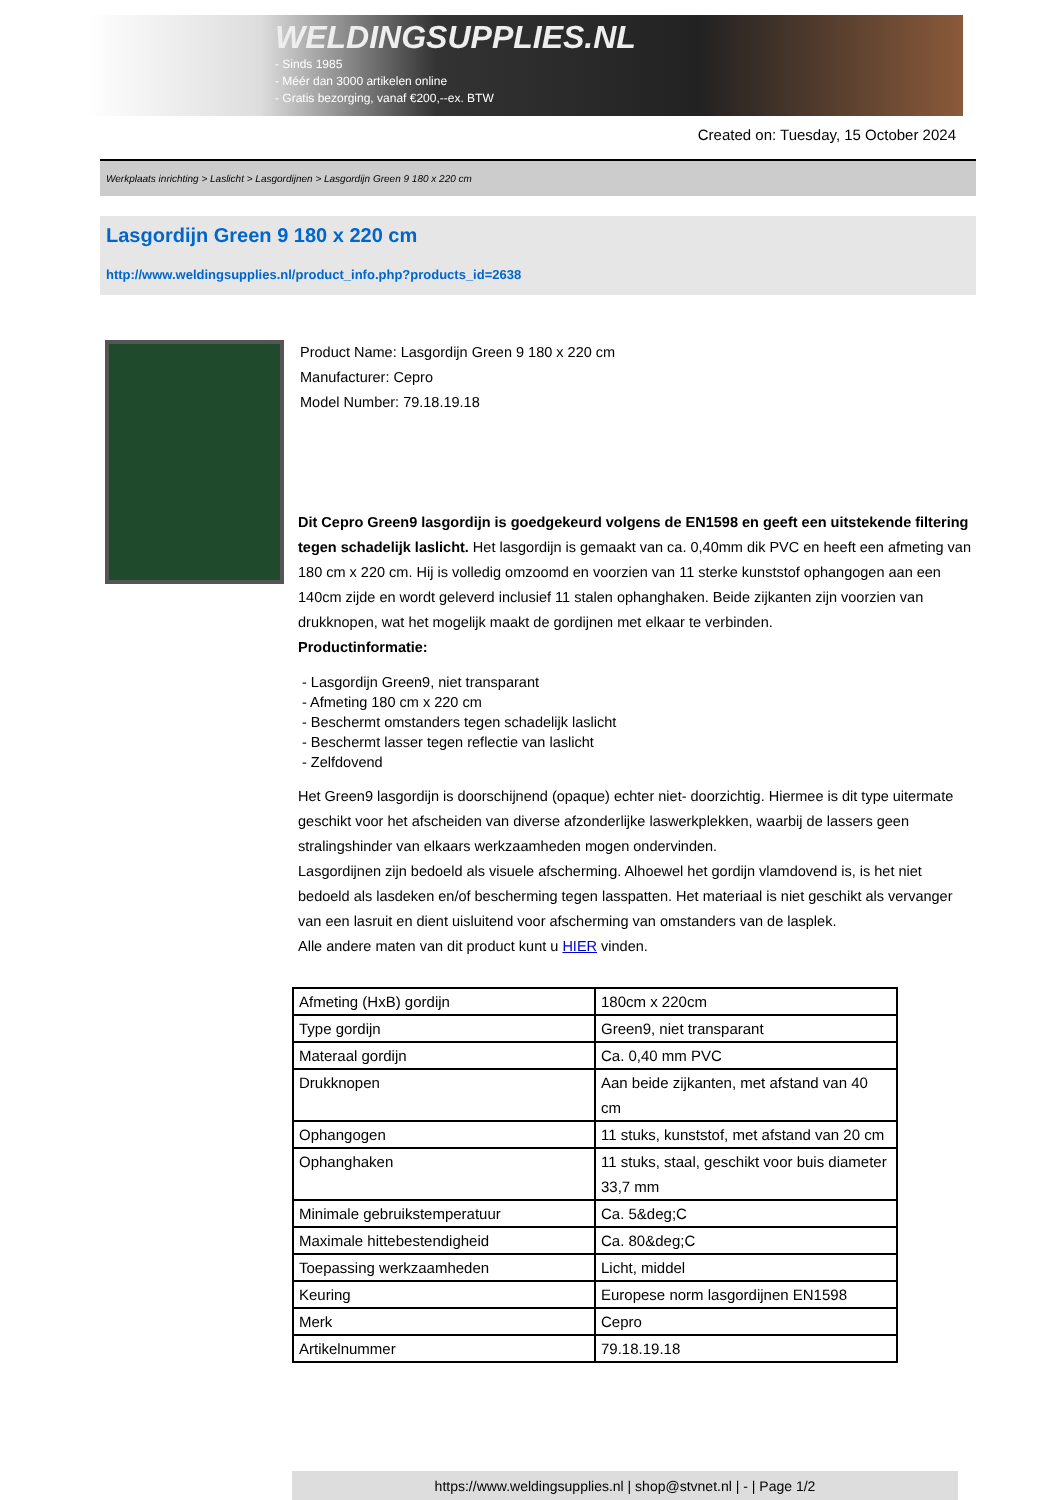WELDINGSUPPLIES.NL
- Sinds 1985
- Méér dan 3000 artikelen online
- Gratis bezorging, vanaf €200,--ex. BTW
Created on: Tuesday, 15 October 2024
Werkplaats inrichting > Laslicht > Lasgordijnen > Lasgordijn Green 9 180 x 220 cm
Lasgordijn Green 9 180 x 220 cm
http://www.weldingsupplies.nl/product_info.php?products_id=2638
Product Name: Lasgordijn Green 9 180 x 220 cm
Manufacturer: Cepro
Model Number: 79.18.19.18
Dit Cepro Green9 lasgordijn is goedgekeurd volgens de EN1598 en geeft een uitstekende filtering tegen schadelijk laslicht. Het lasgordijn is gemaakt van ca. 0,40mm dik PVC en heeft een afmeting van 180 cm x 220 cm. Hij is volledig omzoomd en voorzien van 11 sterke kunststof ophangogen aan een 140cm zijde en wordt geleverd inclusief 11 stalen ophanghaken. Beide zijkanten zijn voorzien van drukknopen, wat het mogelijk maakt de gordijnen met elkaar te verbinden.
Productinformatie:
- Lasgordijn Green9, niet transparant
- Afmeting 180 cm x 220 cm
- Beschermt omstanders tegen schadelijk laslicht
- Beschermt lasser tegen reflectie van laslicht
- Zelfdovend
Het Green9 lasgordijn is doorschijnend (opaque) echter niet- doorzichtig. Hiermee is dit type uitermate geschikt voor het afscheiden van diverse afzonderlijke laswerkplekken, waarbij de lassers geen stralingshinder van elkaars werkzaamheden mogen ondervinden.
Lasgordijnen zijn bedoeld als visuele afscherming. Alhoewel het gordijn vlamdovend is, is het niet bedoeld als lasdeken en/of bescherming tegen lasspatten. Het materiaal is niet geschikt als vervanger van een lasruit en dient uisluitend voor afscherming van omstanders van de lasplek.
Alle andere maten van dit product kunt u HIER vinden.
| Afmeting (HxB) gordijn | 180cm x 220cm |
| Type gordijn | Green9, niet transparant |
| Materaal gordijn | Ca. 0,40 mm PVC |
| Drukknopen | Aan beide zijkanten, met afstand van 40 cm |
| Ophangogen | 11 stuks, kunststof, met afstand van 20 cm |
| Ophanghaken | 11 stuks, staal, geschikt voor buis diameter 33,7 mm |
| Minimale gebruikstemperatuur | Ca. 5&deg;C |
| Maximale hittebestendigheid | Ca. 80&deg;C |
| Toepassing werkzaamheden | Licht, middel |
| Keuring | Europese norm lasgordijnen EN1598 |
| Merk | Cepro |
| Artikelnummer | 79.18.19.18 |
https://www.weldingsupplies.nl | shop@stvnet.nl | - | Page 1/2